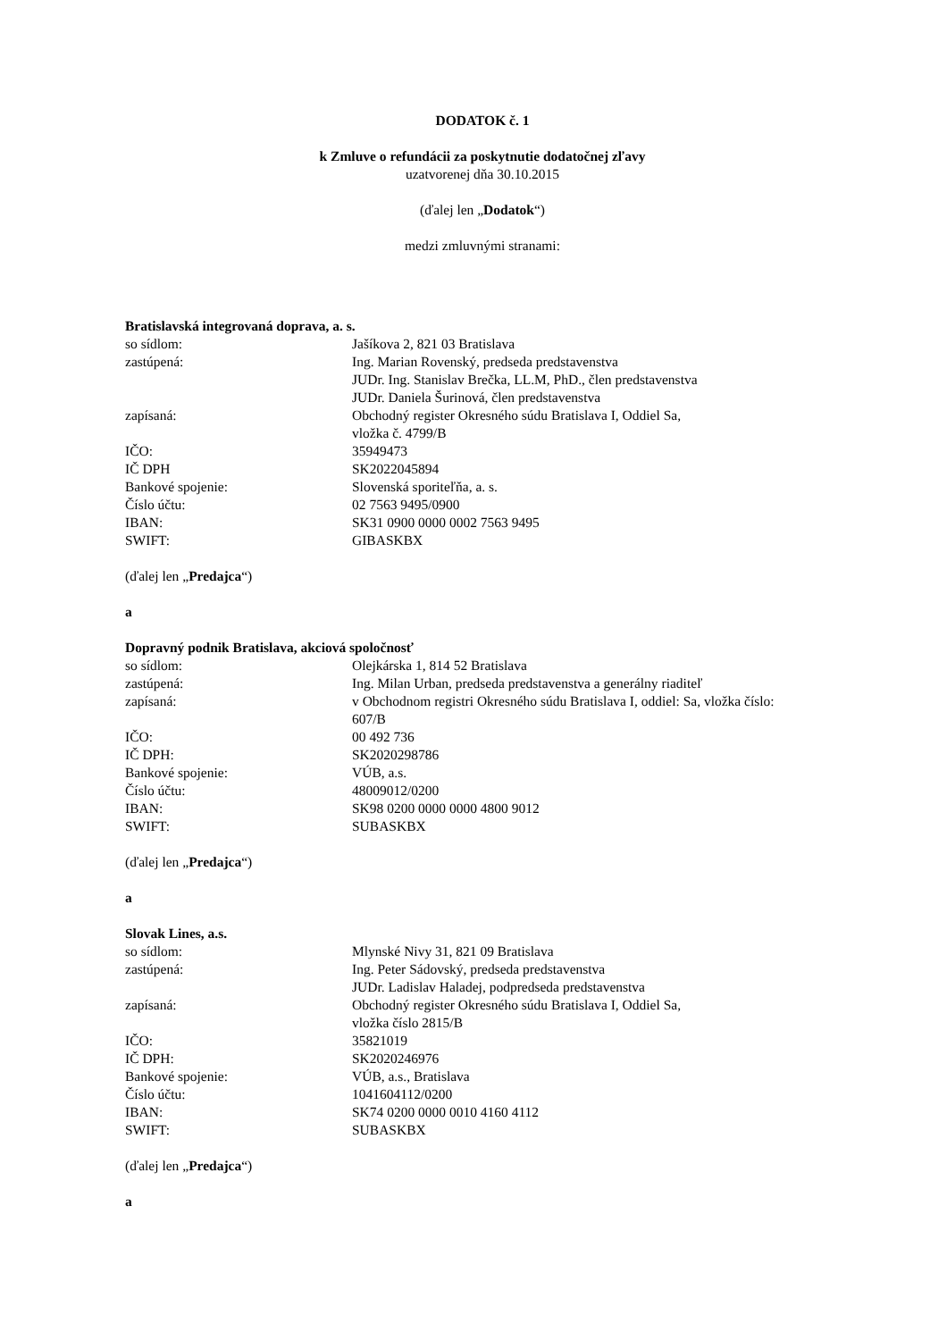DODATOK č. 1
k Zmluve o refundácii za poskytnutie dodatočnej zľavy
uzatvorenej dňa 30.10.2015
(ďalej len „Dodatok“)
medzi zmluvnými stranami:
Bratislavská integrovaná doprava, a. s.
so sídlom: Jašíkova 2, 821 03 Bratislava
zastúpená: Ing. Marian Rovenský, predseda predstavenstva
JUDr. Ing. Stanislav Brečka, LL.M, PhD., člen predstavenstva
JUDr. Daniela Šurinová, člen predstavenstva
zapísaná: Obchodný register Okresného súdu Bratislava I, Oddiel Sa,
vložka č. 4799/B
IČO: 35949473
IČ DPH SK2022045894
Bankové spojenie: Slovenská sporiteľňa, a. s.
Číslo účtu: 02 7563 9495/0900
IBAN: SK31 0900 0000 0002 7563 9495
SWIFT: GIBASKBX
(ďalej len „Predajca“)
a
Dopravný podnik Bratislava, akciová spoločnosť
so sídlom: Olejkárska 1, 814 52 Bratislava
zastúpená: Ing. Milan Urban, predseda predstavenstva a generálny riaditeľ
zapísaná: v Obchodnom registri Okresného súdu Bratislava I, oddiel: Sa, vložka číslo:
607/B
IČO: 00 492 736
IČ DPH: SK2020298786
Bankové spojenie: VÚB, a.s.
Číslo účtu: 48009012/0200
IBAN: SK98 0200 0000 0000 4800 9012
SWIFT: SUBASKBX
(ďalej len „Predajca“)
a
Slovak Lines, a.s.
so sídlom: Mlynské Nivy 31, 821 09 Bratislava
zastúpená: Ing. Peter Sádovský, predseda predstavenstva
JUDr. Ladislav Haladej, podpredseda predstavenstva
zapísaná: Obchodný register Okresného súdu Bratislava I, Oddiel Sa,
vložka číslo 2815/B
IČO: 35821019
IČ DPH: SK2020246976
Bankové spojenie: VÚB, a.s., Bratislava
Číslo účtu: 1041604112/0200
IBAN: SK74 0200 0000 0010 4160 4112
SWIFT: SUBASKBX
(ďalej len „Predajca“)
a